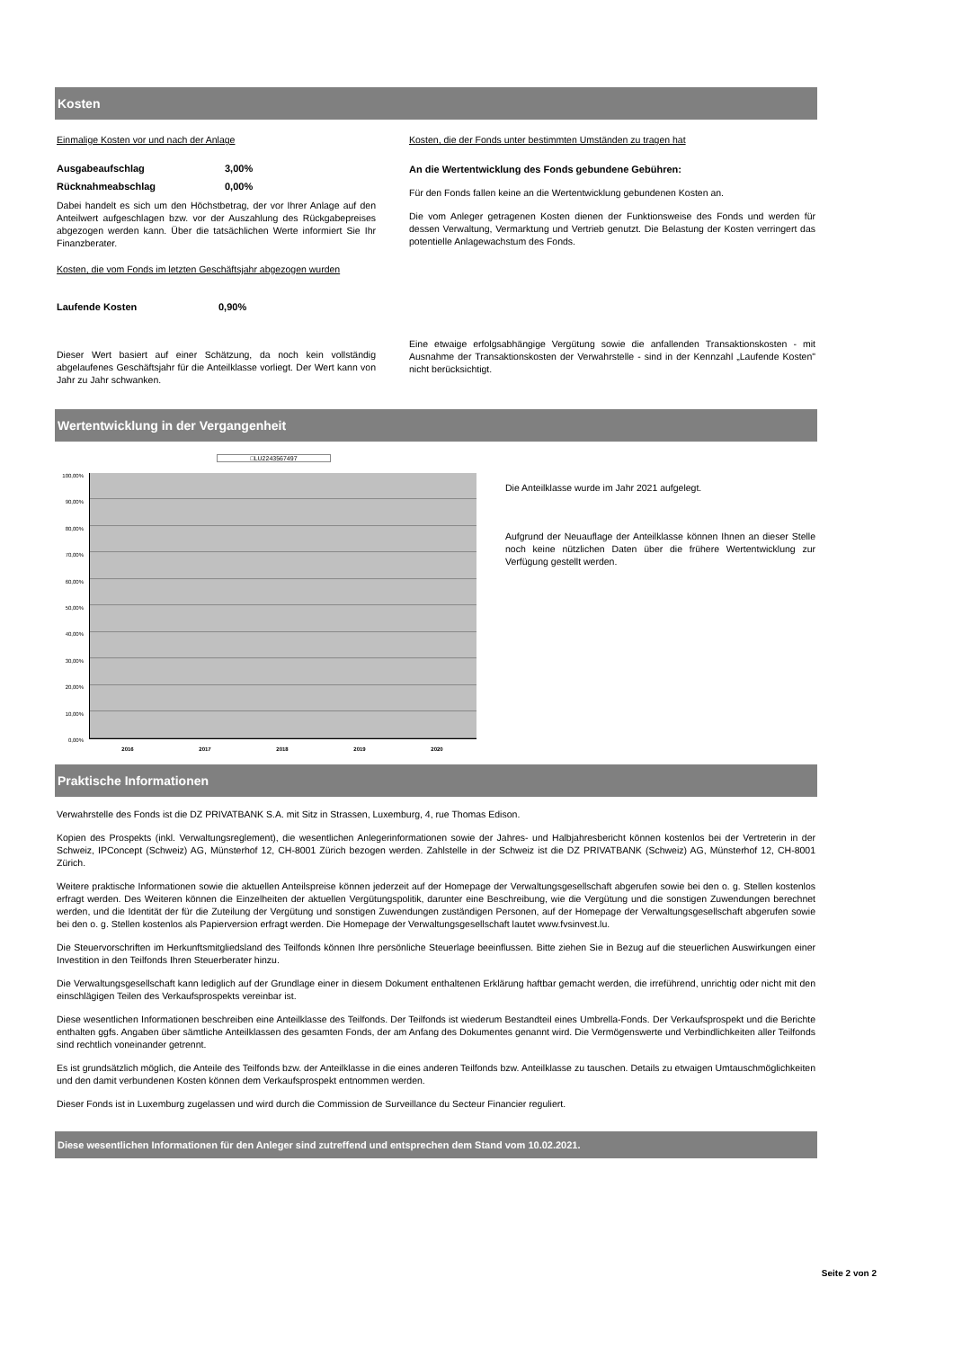Kosten
Einmalige Kosten vor und nach der Anlage
Ausgabeaufschlag 3,00%
Rücknahmeabschlag 0,00%
Dabei handelt es sich um den Höchstbetrag, der vor Ihrer Anlage auf den Anteilwert aufgeschlagen bzw. vor der Auszahlung des Rückgabepreises abgezogen werden kann. Über die tatsächlichen Werte informiert Sie Ihr Finanzberater.
Kosten, die vom Fonds im letzten Geschäftsjahr abgezogen wurden
Laufende Kosten 0,90%
Dieser Wert basiert auf einer Schätzung, da noch kein vollständig abgelaufenes Geschäftsjahr für die Anteilklasse vorliegt. Der Wert kann von Jahr zu Jahr schwanken.
Kosten, die der Fonds unter bestimmten Umständen zu tragen hat
An die Wertentwicklung des Fonds gebundene Gebühren:
Für den Fonds fallen keine an die Wertentwicklung gebundenen Kosten an.
Die vom Anleger getragenen Kosten dienen der Funktionsweise des Fonds und werden für dessen Verwaltung, Vermarktung und Vertrieb genutzt. Die Belastung der Kosten verringert das potentielle Anlagewachstum des Fonds.
Eine etwaige erfolgsabhängige Vergütung sowie die anfallenden Transaktionskosten - mit Ausnahme der Transaktionskosten der Verwahrstelle - sind in der Kennzahl „Laufende Kosten" nicht berücksichtigt.
Wertentwicklung in der Vergangenheit
□LU2243567497
100,00%
90,00%
80,00%
70,00%
60,00%
50,00%
40,00%
30,00%
20,00%
10,00%
0,00%
2016 2017 2018 2019 2020
Die Anteilklasse wurde im Jahr 2021 aufgelegt.
Aufgrund der Neuauflage der Anteilklasse können Ihnen an dieser Stelle noch keine nützlichen Daten über die frühere Wertentwicklung zur Verfügung gestellt werden.
Praktische Informationen
Verwahrstelle des Fonds ist die DZ PRIVATBANK S.A. mit Sitz in Strassen, Luxemburg, 4, rue Thomas Edison.
Kopien des Prospekts (inkl. Verwaltungsreglement), die wesentlichen Anlegerinformationen sowie der Jahres- und Halbjahresbericht können kostenlos bei der Vertreterin in der Schweiz, IPConcept (Schweiz) AG, Münsterhof 12, CH-8001 Zürich bezogen werden. Zahlstelle in der Schweiz ist die DZ PRIVATBANK (Schweiz) AG, Münsterhof 12, CH-8001 Zürich.
Weitere praktische Informationen sowie die aktuellen Anteilspreise können jederzeit auf der Homepage der Verwaltungsgesellschaft abgerufen sowie bei den o. g. Stellen kostenlos erfragt werden. Des Weiteren können die Einzelheiten der aktuellen Vergütungspolitik, darunter eine Beschreibung, wie die Vergütung und die sonstigen Zuwendungen berechnet werden, und die Identität der für die Zuteilung der Vergütung und sonstigen Zuwendungen zuständigen Personen, auf der Homepage der Verwaltungsgesellschaft abgerufen sowie bei den o. g. Stellen kostenlos als Papierversion erfragt werden. Die Homepage der Verwaltungsgesellschaft lautet www.fvsinvest.lu.
Die Steuervorschriften im Herkunftsmitgliedsland des Teilfonds können Ihre persönliche Steuerlage beeinflussen. Bitte ziehen Sie in Bezug auf die steuerlichen Auswirkungen einer Investition in den Teilfonds Ihren Steuerberater hinzu.
Die Verwaltungsgesellschaft kann lediglich auf der Grundlage einer in diesem Dokument enthaltenen Erklärung haftbar gemacht werden, die irreführend, unrichtig oder nicht mit den einschlägigen Teilen des Verkaufsprospekts vereinbar ist.
Diese wesentlichen Informationen beschreiben eine Anteilklasse des Teilfonds. Der Teilfonds ist wiederum Bestandteil eines Umbrella-Fonds. Der Verkaufsprospekt und die Berichte enthalten ggfs. Angaben über sämtliche Anteilklassen des gesamten Fonds, der am Anfang des Dokumentes genannt wird. Die Vermögenswerte und Verbindlichkeiten aller Teilfonds sind rechtlich voneinander getrennt.
Es ist grundsätzlich möglich, die Anteile des Teilfonds bzw. der Anteilklasse in die eines anderen Teilfonds bzw. Anteilklasse zu tauschen. Details zu etwaigen Umtauschmöglichkeiten und den damit verbundenen Kosten können dem Verkaufsprospekt entnommen werden.
Dieser Fonds ist in Luxemburg zugelassen und wird durch die Commission de Surveillance du Secteur Financier reguliert.
Diese wesentlichen Informationen für den Anleger sind zutreffend und entsprechen dem Stand vom 10.02.2021.
Seite 2 von 2